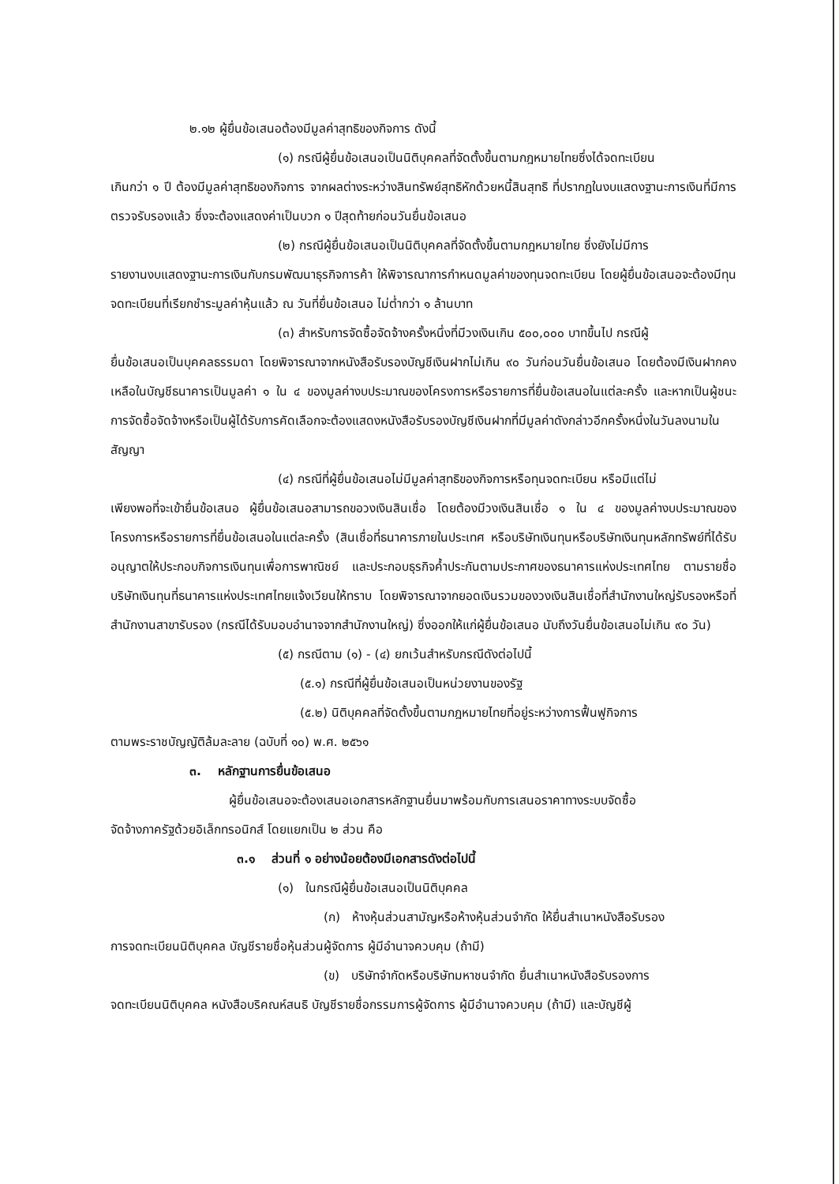๒.๑๒ ผู้ยื่นข้อเสนอต้องมีมูลค่าสุทธิของกิจการ ดังนี้
(๑) กรณีผู้ยื่นข้อเสนอเป็นนิติบุคคลที่จัดตั้งขึ้นตามกฎหมายไทยซึ่งได้จดทะเบียน
เกินกว่า ๑ ปี ต้องมีมูลค่าสุทธิของกิจการ จากผลต่างระหว่างสินทรัพย์สุทธิหักด้วยหนี้สินสุทธิ ที่ปรากฏในงบแสดงฐานะการเงินที่มีการตรวจรับรองแล้ว ซึ่งจะต้องแสดงค่าเป็นบวก ๑ ปีสุดท้ายก่อนวันยื่นข้อเสนอ
(๒) กรณีผู้ยื่นข้อเสนอเป็นนิติบุคคลที่จัดตั้งขึ้นตามกฎหมายไทย ซึ่งยังไม่มีการ
รายงานงบแสดงฐานะการเงินกับกรมพัฒนาธุรกิจการค้า ให้พิจารณาการกำหนดมูลค่าของทุนจดทะเบียน โดยผู้ยื่นข้อเสนอจะต้องมีทุนจดทะเบียนที่เรียกชำระมูลค่าหุ้นแล้ว ณ วันที่ยื่นข้อเสนอ ไม่ต่ำกว่า ๑ ล้านบาท
(๓) สำหรับการจัดซื้อจัดจ้างครั้งหนึ่งที่มีวงเงินเกิน ๕๐๐,๐๐๐ บาทขึ้นไป กรณีผู้
ยื่นข้อเสนอเป็นบุคคลธรรมดา โดยพิจารณาจากหนังสือรับรองบัญชีเงินฝากไม่เกิน ๙๐ วันก่อนวันยื่นข้อเสนอ โดยต้องมีเงินฝากคงเหลือในบัญชีธนาคารเป็นมูลค่า ๑ ใน ๔ ของมูลค่างบประมาณของโครงการหรือรายการที่ยื่นข้อเสนอในแต่ละครั้ง และหากเป็นผู้ชนะการจัดซื้อจัดจ้างหรือเป็นผู้ได้รับการคัดเลือกจะต้องแสดงหนังสือรับรองบัญชีเงินฝากที่มีมูลค่าดังกล่าวอีกครั้งหนึ่งในวันลงนามในสัญญา
(๔) กรณีที่ผู้ยื่นข้อเสนอไม่มีมูลค่าสุทธิของกิจการหรือทุนจดทะเบียน หรือมีแต่ไม่
เพียงพอที่จะเข้ายื่นข้อเสนอ ผู้ยื่นข้อเสนอสามารถขอวงเงินสินเชื่อ โดยต้องมีวงเงินสินเชื่อ ๑ ใน ๔ ของมูลค่างบประมาณของโครงการหรือรายการที่ยื่นข้อเสนอในแต่ละครั้ง (สินเชื่อที่ธนาคารภายในประเทศ หรือบริษัทเงินทุนหรือบริษัทเงินทุนหลักทรัพย์ที่ได้รับอนุญาตให้ประกอบกิจการเงินทุนเพื่อการพาณิชย์ และประกอบธุรกิจค้ำประกันตามประกาศของธนาคารแห่งประเทศไทย ตามรายชื่อบริษัทเงินทุนที่ธนาคารแห่งประเทศไทยแจ้งเวียนให้ทราบ โดยพิจารณาจากยอดเงินรวมของวงเงินสินเชื่อที่สำนักงานใหญ่รับรองหรือที่สำนักงานสาขารับรอง (กรณีได้รับมอบอำนาจจากสำนักงานใหญ่) ซึ่งออกให้แก่ผู้ยื่นข้อเสนอ นับถึงวันยื่นข้อเสนอไม่เกิน ๙๐ วัน)
(๕) กรณีตาม (๑) - (๔) ยกเว้นสำหรับกรณีดังต่อไปนี้
(๕.๑) กรณีที่ผู้ยื่นข้อเสนอเป็นหน่วยงานของรัฐ
(๕.๒) นิติบุคคลที่จัดตั้งขึ้นตามกฎหมายไทยที่อยู่ระหว่างการฟื้นฟูกิจการ
ตามพระราชบัญญัติล้มละลาย (ฉบับที่ ๑๐) พ.ศ. ๒๕๖๑
๓. หลักฐานการยื่นข้อเสนอ
ผู้ยื่นข้อเสนอจะต้องเสนอเอกสารหลักฐานยื่นมาพร้อมกับการเสนอราคาทางระบบจัดซื้อ
จัดจ้างภาครัฐด้วยอิเล็กทรอนิกส์ โดยแยกเป็น ๒ ส่วน คือ
๓.๑ ส่วนที่ ๑ อย่างน้อยต้องมีเอกสารดังต่อไปนี้
(๑) ในกรณีผู้ยื่นข้อเสนอเป็นนิติบุคคล
(ก) ห้างหุ้นส่วนสามัญหรือห้างหุ้นส่วนจำกัด ให้ยื่นสำเนาหนังสือรับรอง
การจดทะเบียนนิติบุคคล บัญชีรายชื่อหุ้นส่วนผู้จัดการ ผู้มีอำนาจควบคุม (ถ้ามี)
(ข) บริษัทจำกัดหรือบริษัทมหาชนจำกัด ยื่นสำเนาหนังสือรับรองการ
จดทะเบียนนิติบุคคล หนังสือบริคณห์สนธิ บัญชีรายชื่อกรรมการผู้จัดการ ผู้มีอำนาจควบคุม (ถ้ามี) และบัญชีผู้